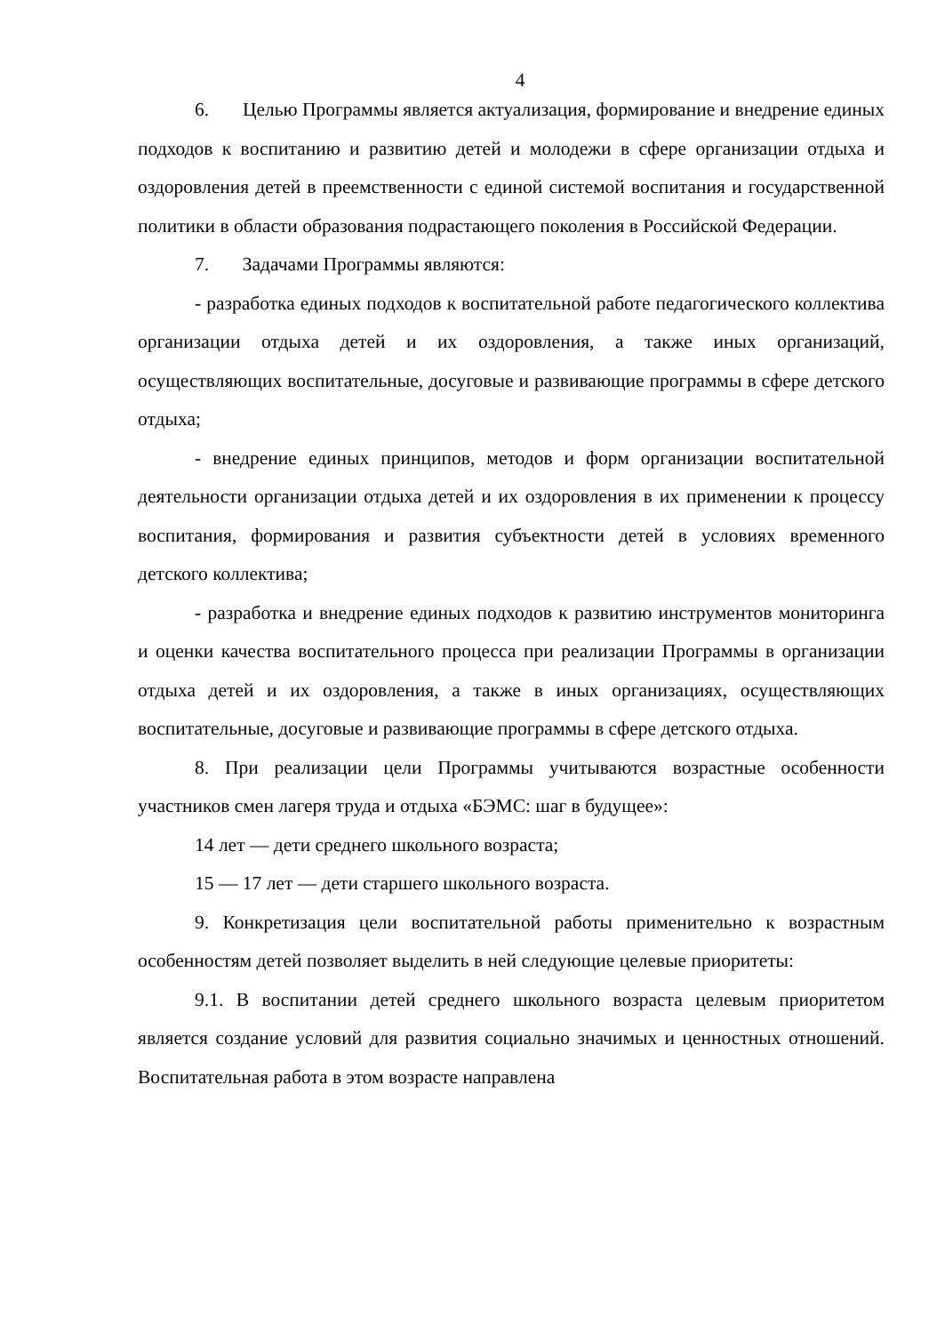4
6. Целью Программы является актуализация, формирование и внедрение единых подходов к воспитанию и развитию детей и молодежи в сфере организации отдыха и оздоровления детей в преемственности с единой системой воспитания и государственной политики в области образования подрастающего поколения в Российской Федерации.
7. Задачами Программы являются:
- разработка единых подходов к воспитательной работе педагогического коллектива организации отдыха детей и их оздоровления, а также иных организаций, осуществляющих воспитательные, досуговые и развивающие программы в сфере детского отдыха;
- внедрение единых принципов, методов и форм организации воспитательной деятельности организации отдыха детей и их оздоровления в их применении к процессу воспитания, формирования и развития субъектности детей в условиях временного детского коллектива;
- разработка и внедрение единых подходов к развитию инструментов мониторинга и оценки качества воспитательного процесса при реализации Программы в организации отдыха детей и их оздоровления, а также в иных организациях, осуществляющих воспитательные, досуговые и развивающие программы в сфере детского отдыха.
8. При реализации цели Программы учитываются возрастные особенности участников смен лагеря труда и отдыха «БЭМС: шаг в будущее»:
14 лет — дети среднего школьного возраста;
15 — 17 лет — дети старшего школьного возраста.
9. Конкретизация цели воспитательной работы применительно к возрастным особенностям детей позволяет выделить в ней следующие целевые приоритеты:
9.1. В воспитании детей среднего школьного возраста целевым приоритетом является создание условий для развития социально значимых и ценностных отношений. Воспитательная работа в этом возрасте направлена